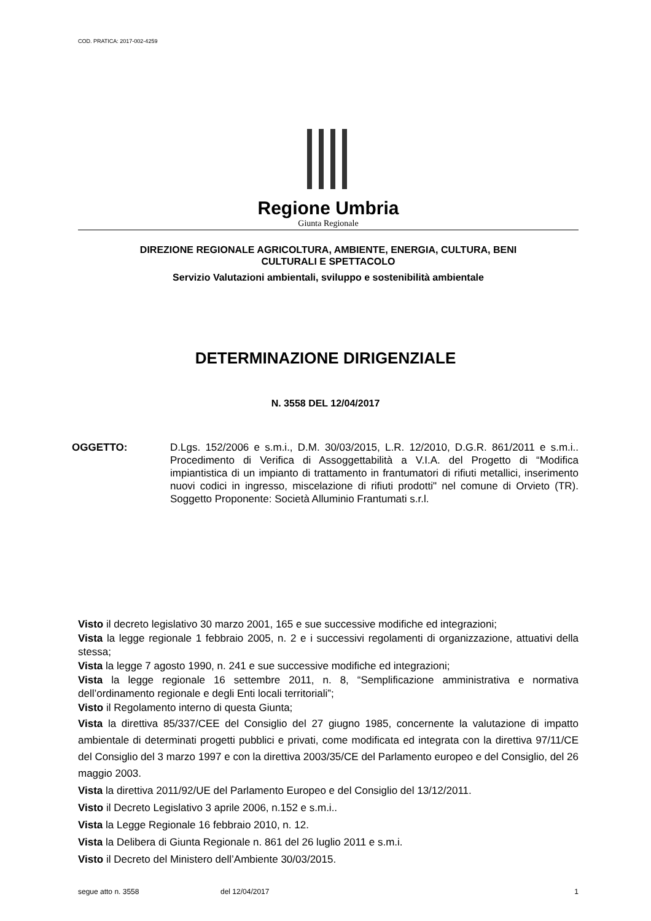COD. PRATICA: 2017-002-4259
Regione Umbria
Giunta Regionale
DIREZIONE REGIONALE AGRICOLTURA, AMBIENTE, ENERGIA, CULTURA, BENI
CULTURALI E SPETTACOLO
Servizio Valutazioni ambientali, sviluppo e sostenibilità ambientale
DETERMINAZIONE DIRIGENZIALE
N. 3558 DEL 12/04/2017
OGGETTO: D.Lgs. 152/2006 e s.m.i., D.M. 30/03/2015, L.R. 12/2010, D.G.R. 861/2011 e s.m.i.. Procedimento di Verifica di Assoggettabilità a V.I.A. del Progetto di “Modifica impiantistica di un impianto di trattamento in frantumatori di rifiuti metallici, inserimento nuovi codici in ingresso, miscelazione di rifiuti prodotti" nel comune di Orvieto (TR). Soggetto Proponente: Società Alluminio Frantumati s.r.l.
Visto il decreto legislativo 30 marzo 2001, 165 e sue successive modifiche ed integrazioni;
Vista la legge regionale 1 febbraio 2005, n. 2 e i successivi regolamenti di organizzazione, attuativi della stessa;
Vista la legge 7 agosto 1990, n. 241 e sue successive modifiche ed integrazioni;
Vista la legge regionale 16 settembre 2011, n. 8, “Semplificazione amministrativa e normativa dell’ordinamento regionale e degli Enti locali territoriali”;
Visto il Regolamento interno di questa Giunta;
Vista la direttiva 85/337/CEE del Consiglio del 27 giugno 1985, concernente la valutazione di impatto ambientale di determinati progetti pubblici e privati, come modificata ed integrata con la direttiva 97/11/CE del Consiglio del 3 marzo 1997 e con la direttiva 2003/35/CE del Parlamento europeo e del Consiglio, del 26 maggio 2003.
Vista la direttiva 2011/92/UE del Parlamento Europeo e del Consiglio del 13/12/2011.
Visto il Decreto Legislativo 3 aprile 2006, n.152 e s.m.i..
Vista la Legge Regionale 16 febbraio 2010, n. 12.
Vista la Delibera di Giunta Regionale n. 861 del 26 luglio 2011 e s.m.i.
Visto il Decreto del Ministero dell’Ambiente 30/03/2015.
segue atto n. 3558 del 12/04/2017 1